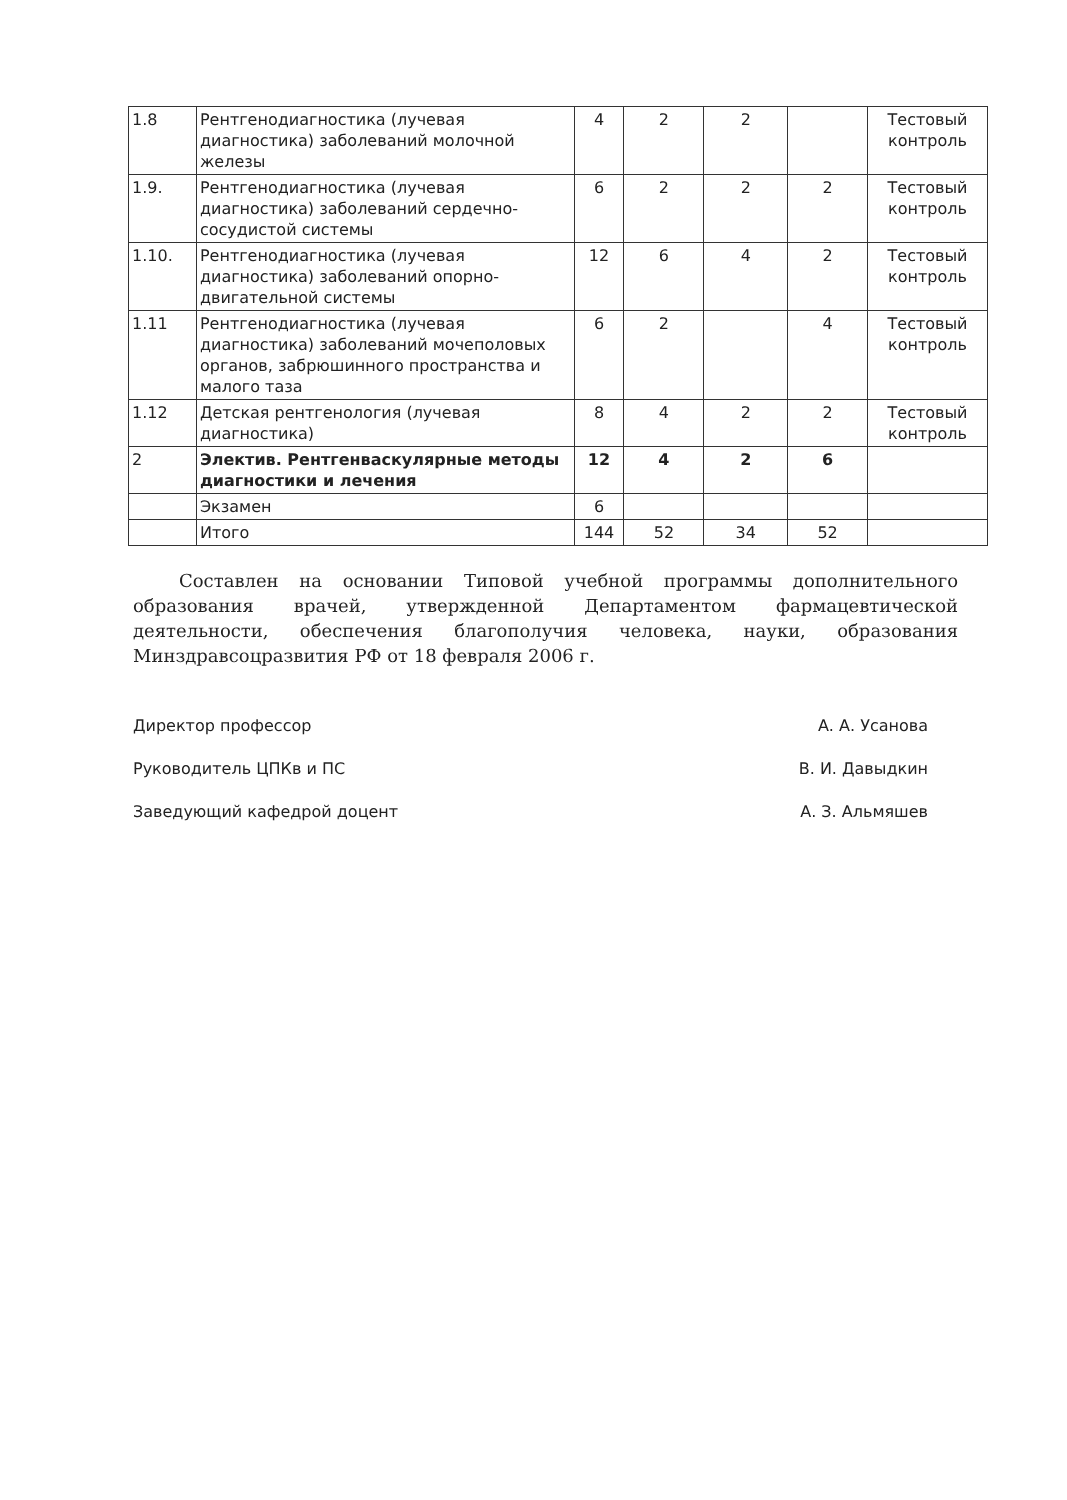| 1.8 | Рентгенодиагностика (лучевая диагностика) заболеваний молочной железы | 4 | 2 | 2 | | Тестовый контроль |
| 1.9. | Рентгенодиагностика (лучевая диагностика) заболеваний сердечно-сосудистой системы | 6 | 2 | 2 | 2 | Тестовый контроль |
| 1.10. | Рентгенодиагностика (лучевая диагностика) заболеваний опорно-двигательной системы | 12 | 6 | 4 | 2 | Тестовый контроль |
| 1.11 | Рентгенодиагностика (лучевая диагностика) заболеваний мочеполовых органов, забрюшинного пространства и малого таза | 6 | 2 | | 4 | Тестовый контроль |
| 1.12 | Детская рентгенология (лучевая диагностика) | 8 | 4 | 2 | 2 | Тестовый контроль |
| 2 | Электив. Рентгенваскулярные методы диагностики и лечения | 12 | 4 | 2 | 6 | |
| | Экзамен | 6 | | | | |
| | Итого | 144 | 52 | 34 | 52 | |
Составлен на основании Типовой учебной программы дополнительного образования врачей, утвержденной Департаментом фармацевтической деятельности, обеспечения благополучия человека, науки, образования Минздравсоцразвития РФ от 18 февраля 2006 г.
Директор профессор А. А. Усанова
Руководитель ЦПКв и ПС В. И. Давыдкин
Заведующий кафедрой доцент А. З. Альмяшев